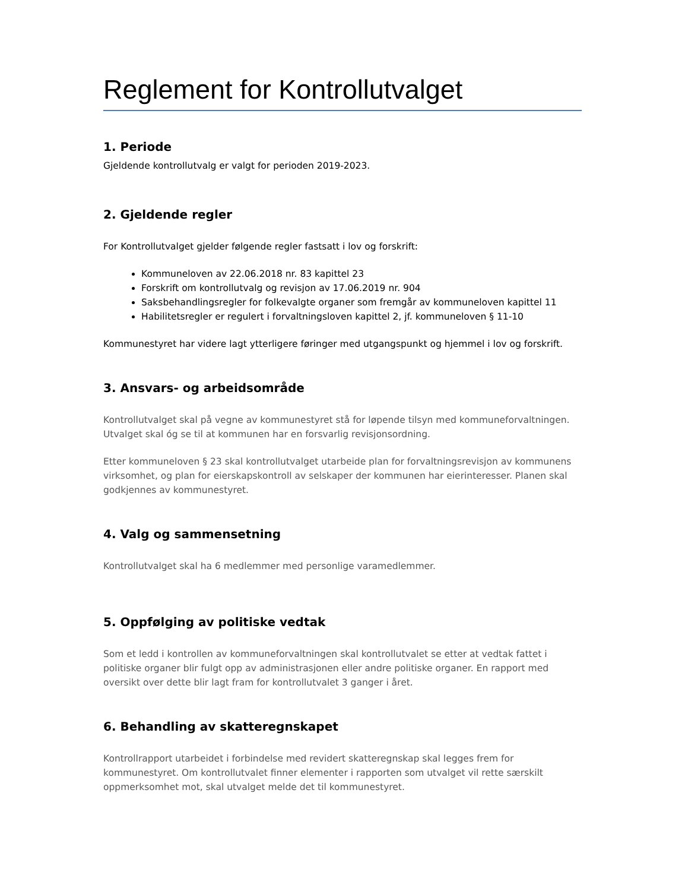Reglement for Kontrollutvalget
1. Periode
Gjeldende kontrollutvalg er valgt for perioden 2019-2023.
2. Gjeldende regler
For Kontrollutvalget gjelder følgende regler fastsatt i lov og forskrift:
Kommuneloven av 22.06.2018 nr. 83 kapittel 23
Forskrift om kontrollutvalg og revisjon av 17.06.2019 nr. 904
Saksbehandlingsregler for folkevalgte organer som fremgår av kommuneloven kapittel 11
Habilitetsregler er regulert i forvaltningsloven kapittel 2, jf. kommuneloven § 11-10
Kommunestyret har videre lagt ytterligere føringer med utgangspunkt og hjemmel i lov og forskrift.
3. Ansvars- og arbeidsområde
Kontrollutvalget skal på vegne av kommunestyret stå for løpende tilsyn med kommuneforvaltningen. Utvalget skal óg se til at kommunen har en forsvarlig revisjonsordning.
Etter kommuneloven § 23 skal kontrollutvalget utarbeide plan for forvaltningsrevisjon av kommunens virksomhet, og plan for eierskapskontroll av selskaper der kommunen har eierinteresser. Planen skal godkjennes av kommunestyret.
4. Valg og sammensetning
Kontrollutvalget skal ha 6 medlemmer med personlige varamedlemmer.
5. Oppfølging av politiske vedtak
Som et ledd i kontrollen av kommuneforvaltningen skal kontrollutvalet se etter at vedtak fattet i politiske organer blir fulgt opp av administrasjonen eller andre politiske organer. En rapport med oversikt over dette blir lagt fram for kontrollutvalet 3 ganger i året.
6. Behandling av skatteregnskapet
Kontrollrapport utarbeidet i forbindelse med revidert skatteregnskap skal legges frem for kommunestyret. Om kontrollutvalet finner elementer i rapporten som utvalget vil rette særskilt oppmerksomhet mot, skal utvalget melde det til kommunestyret.